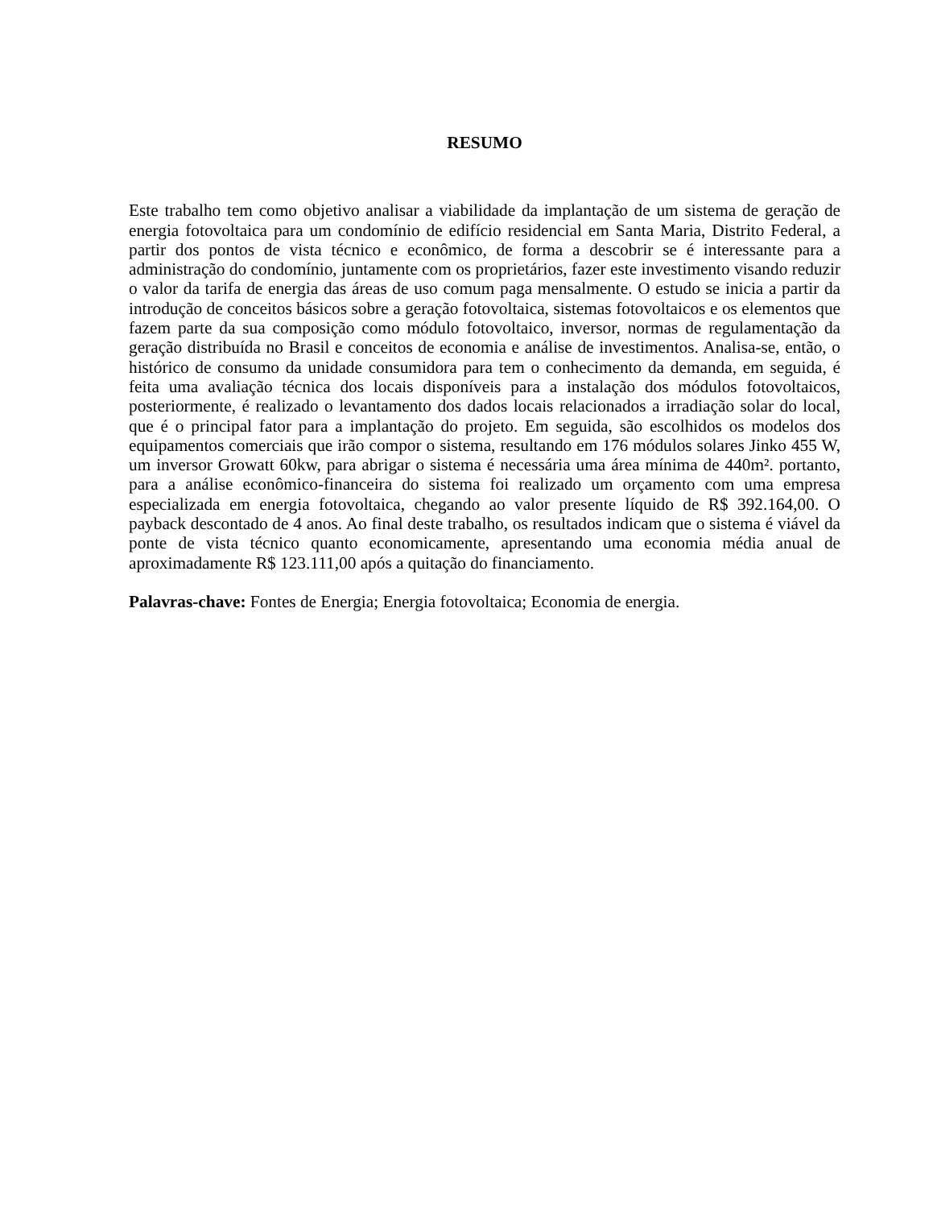RESUMO
Este trabalho tem como objetivo analisar a viabilidade da implantação de um sistema de geração de energia fotovoltaica para um condomínio de edifício residencial em Santa Maria, Distrito Federal, a partir dos pontos de vista técnico e econômico, de forma a descobrir se é interessante para a administração do condomínio, juntamente com os proprietários, fazer este investimento visando reduzir o valor da tarifa de energia das áreas de uso comum paga mensalmente. O estudo se inicia a partir da introdução de conceitos básicos sobre a geração fotovoltaica, sistemas fotovoltaicos e os elementos que fazem parte da sua composição como módulo fotovoltaico, inversor, normas de regulamentação da geração distribuída no Brasil e conceitos de economia e análise de investimentos. Analisa-se, então, o histórico de consumo da unidade consumidora para tem o conhecimento da demanda, em seguida, é feita uma avaliação técnica dos locais disponíveis para a instalação dos módulos fotovoltaicos, posteriormente, é realizado o levantamento dos dados locais relacionados a irradiação solar do local, que é o principal fator para a implantação do projeto. Em seguida, são escolhidos os modelos dos equipamentos comerciais que irão compor o sistema, resultando em 176 módulos solares Jinko 455 W, um inversor Growatt 60kw, para abrigar o sistema é necessária uma área mínima de 440m². portanto, para a análise econômico-financeira do sistema foi realizado um orçamento com uma empresa especializada em energia fotovoltaica, chegando ao valor presente líquido de R$ 392.164,00. O payback descontado de 4 anos. Ao final deste trabalho, os resultados indicam que o sistema é viável da ponte de vista técnico quanto economicamente, apresentando uma economia média anual de aproximadamente R$ 123.111,00 após a quitação do financiamento.
Palavras-chave: Fontes de Energia; Energia fotovoltaica; Economia de energia.